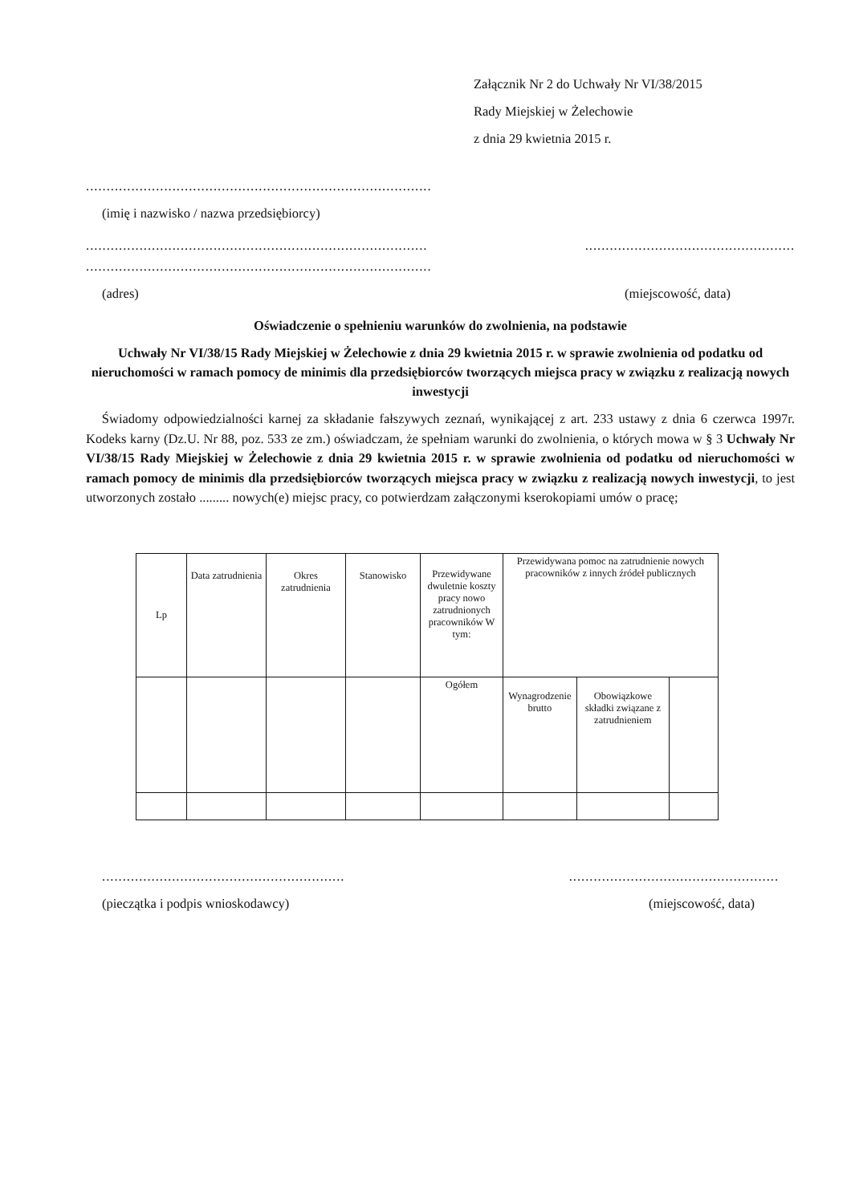Załącznik Nr 2 do Uchwały Nr VI/38/2015
Rady Miejskiej w Żelechowie
z dnia 29 kwietnia 2015 r.
....................................................................................
(imię i nazwisko / nazwa przedsiębiorcy)
......................................................................................................................................
....................................................................................
(adres) (miejscowość, data)
Oświadczenie o spełnieniu warunków do zwolnienia, na podstawie
Uchwały Nr VI/38/15 Rady Miejskiej w Żelechowie z dnia 29 kwietnia 2015 r. w sprawie zwolnienia od podatku od nieruchomości w ramach pomocy de minimis dla przedsiębiorców tworzących miejsca pracy w związku z realizacją nowych inwestycji
Świadomy odpowiedzialności karnej za składanie fałszywych zeznań, wynikającej z art. 233 ustawy z dnia 6 czerwca 1997r. Kodeks karny (Dz.U. Nr 88, poz. 533 ze zm.) oświadczam, że spełniam warunki do zwolnienia, o których mowa w § 3 Uchwały Nr VI/38/15 Rady Miejskiej w Żelechowie z dnia 29 kwietnia 2015 r. w sprawie zwolnienia od podatku od nieruchomości w ramach pomocy de minimis dla przedsiębiorców tworzących miejsca pracy w związku z realizacją nowych inwestycji, to jest utworzonych zostało ......... nowych(e) miejsc pracy, co potwierdzam załączonymi kserokopiami umów o pracę;
| Lp | Data zatrudnienia | Okres zatrudnienia | Stanowisko | Przewidywane dwuletnie koszty pracy nowo zatrudnionych pracowników W tym: | Przewidywana pomoc na zatrudnienie nowych pracowników z innych źródeł publicznych | | |
| --- | --- | --- | --- | --- | --- | --- | --- |
| | | | | Ogółem | Wynagrodzenie brutto | Obowiązkowe składki związane z zatrudnieniem | |
..............................................................................................................
(pieczątka i podpis wnioskodawcy) (miejscowość, data)